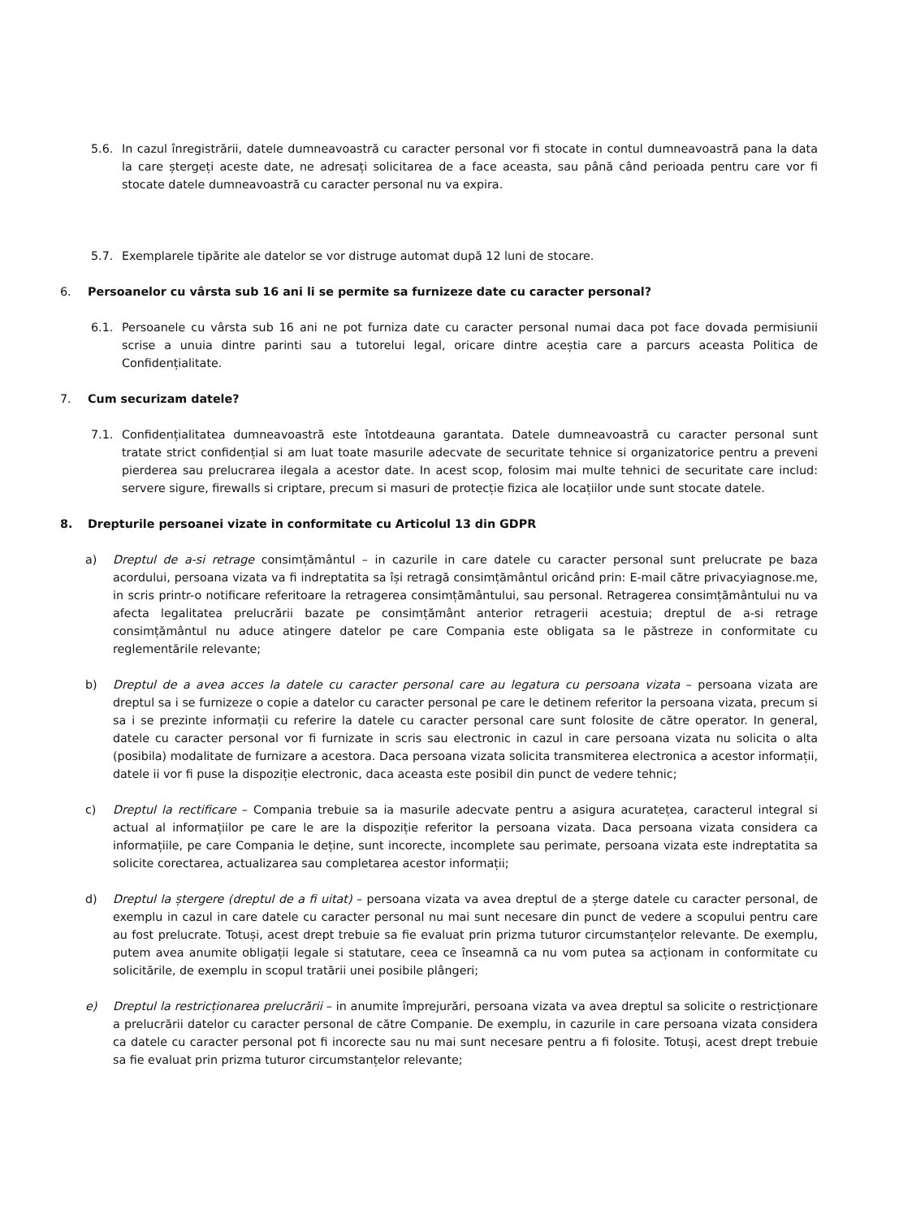5.6. In cazul înregistrării, datele dumneavoastră cu caracter personal vor fi stocate in contul dumneavoastră pana la data la care ștergeți aceste date, ne adresați solicitarea de a face aceasta, sau până când perioada pentru care vor fi stocate datele dumneavoastră cu caracter personal nu va expira.
5.7. Exemplarele tipărite ale datelor se vor distruge automat după 12 luni de stocare.
6. Persoanelor cu vârsta sub 16 ani li se permite sa furnizeze date cu caracter personal?
6.1. Persoanele cu vârsta sub 16 ani ne pot furniza date cu caracter personal numai daca pot face dovada permisiunii scrise a unuia dintre parinti sau a tutorelui legal, oricare dintre aceștia care a parcurs aceasta Politica de Confidențialitate.
7. Cum securizam datele?
7.1. Confidențialitatea dumneavoastră este întotdeauna garantata. Datele dumneavoastră cu caracter personal sunt tratate strict confidențial si am luat toate masurile adecvate de securitate tehnice si organizatorice pentru a preveni pierderea sau prelucrarea ilegala a acestor date. In acest scop, folosim mai multe tehnici de securitate care includ: servere sigure, firewalls si criptare, precum si masuri de protecție fizica ale locațiilor unde sunt stocate datele.
8. Drepturile persoanei vizate in conformitate cu Articolul 13 din GDPR
a) Dreptul de a-si retrage consimțământul – in cazurile in care datele cu caracter personal sunt prelucrate pe baza acordului, persoana vizata va fi indreptatita sa își retragă consimțământul oricând prin: E-mail către privacyiagnose.me, in scris printr-o notificare referitoare la retragerea consimțământului, sau personal. Retragerea consimțământului nu va afecta legalitatea prelucrării bazate pe consimțământ anterior retragerii acestuia; dreptul de a-si retrage consimțământul nu aduce atingere datelor pe care Compania este obligata sa le păstreze in conformitate cu reglementările relevante;
b) Dreptul de a avea acces la datele cu caracter personal care au legatura cu persoana vizata – persoana vizata are dreptul sa i se furnizeze o copie a datelor cu caracter personal pe care le detinem referitor la persoana vizata, precum si sa i se prezinte informații cu referire la datele cu caracter personal care sunt folosite de către operator. In general, datele cu caracter personal vor fi furnizate in scris sau electronic in cazul in care persoana vizata nu solicita o alta (posibila) modalitate de furnizare a acestora. Daca persoana vizata solicita transmiterea electronica a acestor informații, datele ii vor fi puse la dispoziție electronic, daca aceasta este posibil din punct de vedere tehnic;
c) Dreptul la rectificare – Compania trebuie sa ia masurile adecvate pentru a asigura acuratețea, caracterul integral si actual al informațiilor pe care le are la dispoziție referitor la persoana vizata. Daca persoana vizata considera ca informațiile, pe care Compania le deține, sunt incorecte, incomplete sau perimate, persoana vizata este indreptatita sa solicite corectarea, actualizarea sau completarea acestor informații;
d) Dreptul la ștergere (dreptul de a fi uitat) – persoana vizata va avea dreptul de a șterge datele cu caracter personal, de exemplu in cazul in care datele cu caracter personal nu mai sunt necesare din punct de vedere a scopului pentru care au fost prelucrate. Totuși, acest drept trebuie sa fie evaluat prin prizma tuturor circumstanțelor relevante. De exemplu, putem avea anumite obligații legale si statutare, ceea ce înseamnă ca nu vom putea sa acționam in conformitate cu solicitările, de exemplu in scopul tratării unei posibile plângeri;
e) Dreptul la restricționarea prelucrării – in anumite împrejurări, persoana vizata va avea dreptul sa solicite o restricționare a prelucrării datelor cu caracter personal de către Companie. De exemplu, in cazurile in care persoana vizata considera ca datele cu caracter personal pot fi incorecte sau nu mai sunt necesare pentru a fi folosite. Totuși, acest drept trebuie sa fie evaluat prin prizma tuturor circumstanțelor relevante;